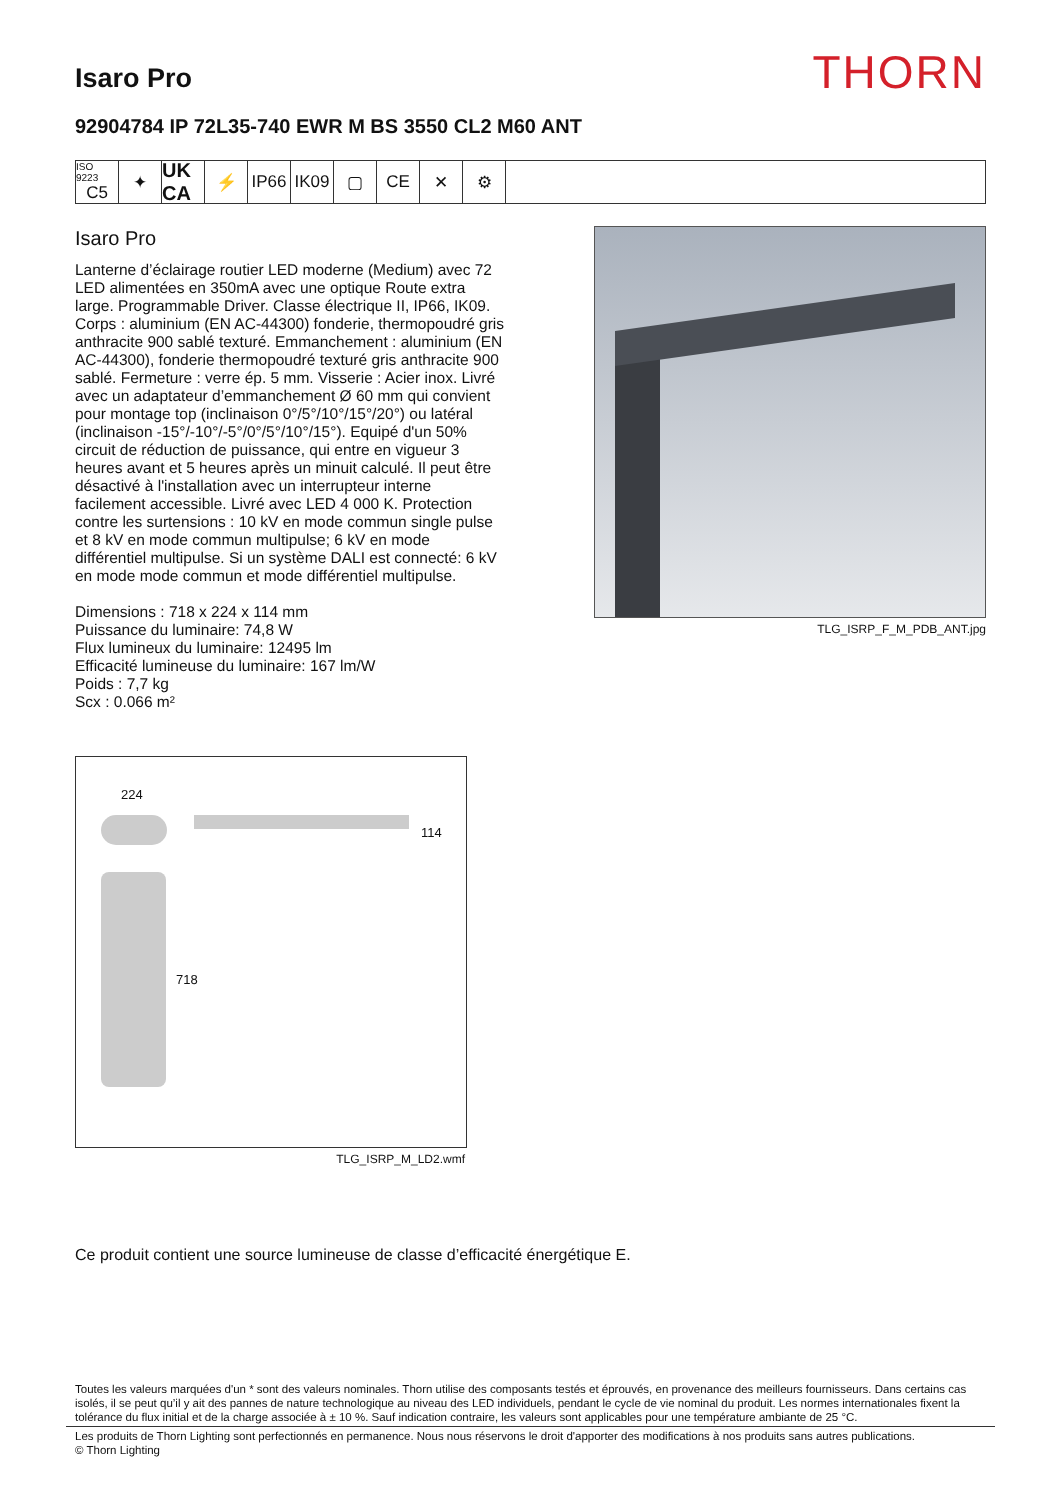Isaro Pro
THORN
92904784 IP 72L35-740 EWR M BS 3550 CL2 M60 ANT
ISO 9223
C5
✦
UK CA
⚡ IP66 IK09 ▢ CE ✕ ⚙
Isaro Pro
Lanterne d’éclairage routier LED moderne (Medium) avec 72 LED alimentées en 350mA avec une optique Route extra large. Programmable Driver. Classe électrique II, IP66, IK09. Corps : aluminium (EN AC-44300) fonderie, thermopoudré gris anthracite 900 sablé texturé. Emmanchement : aluminium (EN AC-44300), fonderie thermopoudré texturé gris anthracite 900 sablé. Fermeture : verre ép. 5 mm. Visserie : Acier inox. Livré avec un adaptateur d’emmanchement Ø 60 mm qui convient pour montage top (inclinaison 0°/5°/10°/15°/20°) ou latéral (inclinaison -15°/-10°/-5°/0°/5°/10°/15°). Equipé d'un 50% circuit de réduction de puissance, qui entre en vigueur 3 heures avant et 5 heures après un minuit calculé. Il peut être désactivé à l'installation avec un interrupteur interne facilement accessible. Livré avec LED 4 000 K. Protection contre les surtensions : 10 kV en mode commun single pulse et 8 kV en mode commun multipulse; 6 kV en mode différentiel multipulse. Si un système DALI est connecté: 6 kV en mode mode commun et mode différentiel multipulse.
Dimensions : 718 x 224 x 114 mm
Puissance du luminaire: 74,8 W
Flux lumineux du luminaire: 12495 lm
Efficacité lumineuse du luminaire: 167 lm/W
Poids : 7,7 kg
Scx : 0.066 m²
TLG_ISRP_F_M_PDB_ANT.jpg
224
114
718
TLG_ISRP_M_LD2.wmf
Ce produit contient une source lumineuse de classe d’efficacité énergétique E.
Toutes les valeurs marquées d'un * sont des valeurs nominales. Thorn utilise des composants testés et éprouvés, en provenance des meilleurs fournisseurs. Dans certains cas isolés, il se peut qu’il y ait des pannes de nature technologique au niveau des LED individuels, pendant le cycle de vie nominal du produit. Les normes internationales fixent la tolérance du flux initial et de la charge associée à ± 10 %. Sauf indication contraire, les valeurs sont applicables pour une température ambiante de 25 °C.
Les produits de Thorn Lighting sont perfectionnés en permanence. Nous nous réservons le droit d'apporter des modifications à nos produits sans autres publications.
© Thorn Lighting